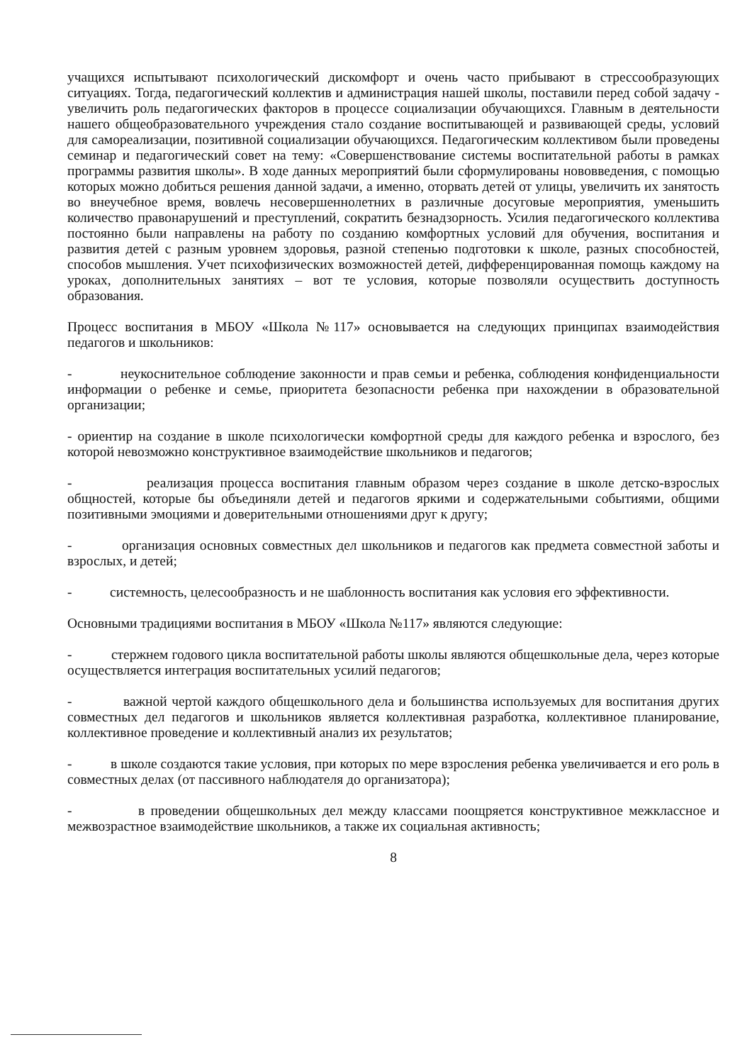учащихся испытывают психологический дискомфорт и очень часто прибывают в стрессообразующих ситуациях. Тогда, педагогический коллектив и администрация нашей школы, поставили перед собой задачу - увеличить роль педагогических факторов в процессе социализации обучающихся. Главным в деятельности нашего общеобразовательного учреждения стало создание воспитывающей и развивающей среды, условий для самореализации, позитивной социализации обучающихся. Педагогическим коллективом были проведены семинар и педагогический совет на тему: «Совершенствование системы воспитательной работы в рамках программы развития школы». В ходе данных мероприятий были сформулированы нововведения, с помощью которых можно добиться решения данной задачи, а именно, оторвать детей от улицы, увеличить их занятость во внеучебное время, вовлечь несовершеннолетних в различные досуговые мероприятия, уменьшить количество правонарушений и преступлений, сократить безнадзорность. Усилия педагогического коллектива постоянно были направлены на работу по созданию комфортных условий для обучения, воспитания и развития детей с разным уровнем здоровья, разной степенью подготовки к школе, разных способностей, способов мышления. Учет психофизических возможностей детей, дифференцированная помощь каждому на уроках, дополнительных занятиях – вот те условия, которые позволяли осуществить доступность образования.
Процесс воспитания в МБОУ «Школа №117» основывается на следующих принципах взаимодействия педагогов и школьников:
- неукоснительное соблюдение законности и прав семьи и ребенка, соблюдения конфиденциальности информации о ребенке и семье, приоритета безопасности ребенка при нахождении в образовательной организации;
- ориентир на создание в школе психологически комфортной среды для каждого ребенка и взрослого, без которой невозможно конструктивное взаимодействие школьников и педагогов;
- реализация процесса воспитания главным образом через создание в школе детско-взрослых общностей, которые бы объединяли детей и педагогов яркими и содержательными событиями, общими позитивными эмоциями и доверительными отношениями друг к другу;
- организация основных совместных дел школьников и педагогов как предмета совместной заботы и взрослых, и детей;
- системность, целесообразность и не шаблонность воспитания как условия его эффективности.
Основными традициями воспитания в МБОУ «Школа №117» являются следующие:
- стержнем годового цикла воспитательной работы школы являются общешкольные дела, через которые осуществляется интеграция воспитательных усилий педагогов;
- важной чертой каждого общешкольного дела и большинства используемых для воспитания других совместных дел педагогов и школьников является коллективная разработка, коллективное планирование, коллективное проведение и коллективный анализ их результатов;
- в школе создаются такие условия, при которых по мере взросления ребенка увеличивается и его роль в совместных делах (от пассивного наблюдателя до организатора);
- в проведении общешкольных дел между классами поощряется конструктивное межклассное и межвозрастное взаимодействие школьников, а также их социальная активность;
8